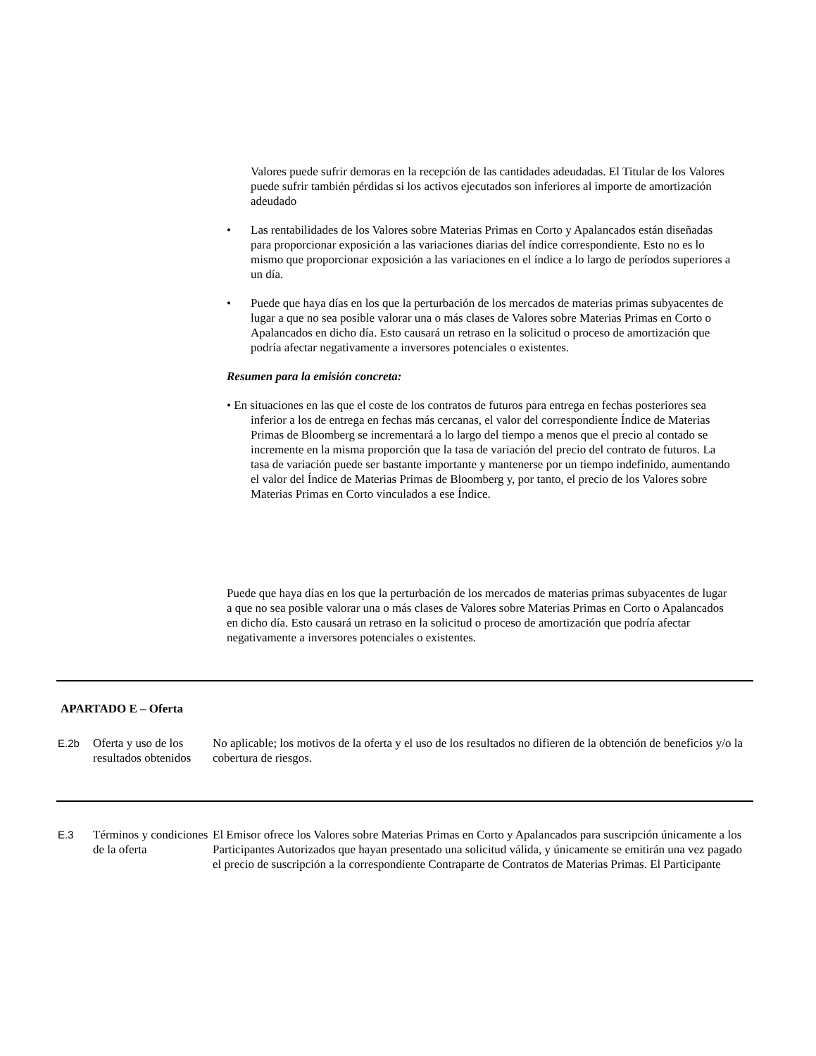Valores puede sufrir demoras en la recepción de las cantidades adeudadas. El Titular de los Valores puede sufrir también pérdidas si los activos ejecutados son inferiores al importe de amortización adeudado
• Las rentabilidades de los Valores sobre Materias Primas en Corto y Apalancados están diseñadas para proporcionar exposición a las variaciones diarias del índice correspondiente. Esto no es lo mismo que proporcionar exposición a las variaciones en el índice a lo largo de períodos superiores a un día.
• Puede que haya días en los que la perturbación de los mercados de materias primas subyacentes de lugar a que no sea posible valorar una o más clases de Valores sobre Materias Primas en Corto o Apalancados en dicho día. Esto causará un retraso en la solicitud o proceso de amortización que podría afectar negativamente a inversores potenciales o existentes.
Resumen para la emisión concreta:
• En situaciones en las que el coste de los contratos de futuros para entrega en fechas posteriores sea inferior a los de entrega en fechas más cercanas, el valor del correspondiente Índice de Materias Primas de Bloomberg se incrementará a lo largo del tiempo a menos que el precio al contado se incremente en la misma proporción que la tasa de variación del precio del contrato de futuros. La tasa de variación puede ser bastante importante y mantenerse por un tiempo indefinido, aumentando el valor del Índice de Materias Primas de Bloomberg y, por tanto, el precio de los Valores sobre Materias Primas en Corto vinculados a ese Índice.
Puede que haya días en los que la perturbación de los mercados de materias primas subyacentes de lugar a que no sea posible valorar una o más clases de Valores sobre Materias Primas en Corto o Apalancados en dicho día. Esto causará un retraso en la solicitud o proceso de amortización que podría afectar negativamente a inversores potenciales o existentes.
APARTADO E – Oferta
| E.2b | Oferta y uso de los resultados obtenidos | No aplicable; los motivos de la oferta y el uso de los resultados no difieren de la obtención de beneficios y/o la cobertura de riesgos. |
| E.3 | Términos y condiciones de la oferta | El Emisor ofrece los Valores sobre Materias Primas en Corto y Apalancados para suscripción únicamente a los Participantes Autorizados que hayan presentado una solicitud válida, y únicamente se emitirán una vez pagado el precio de suscripción a la correspondiente Contraparte de Contratos de Materias Primas. El Participante |